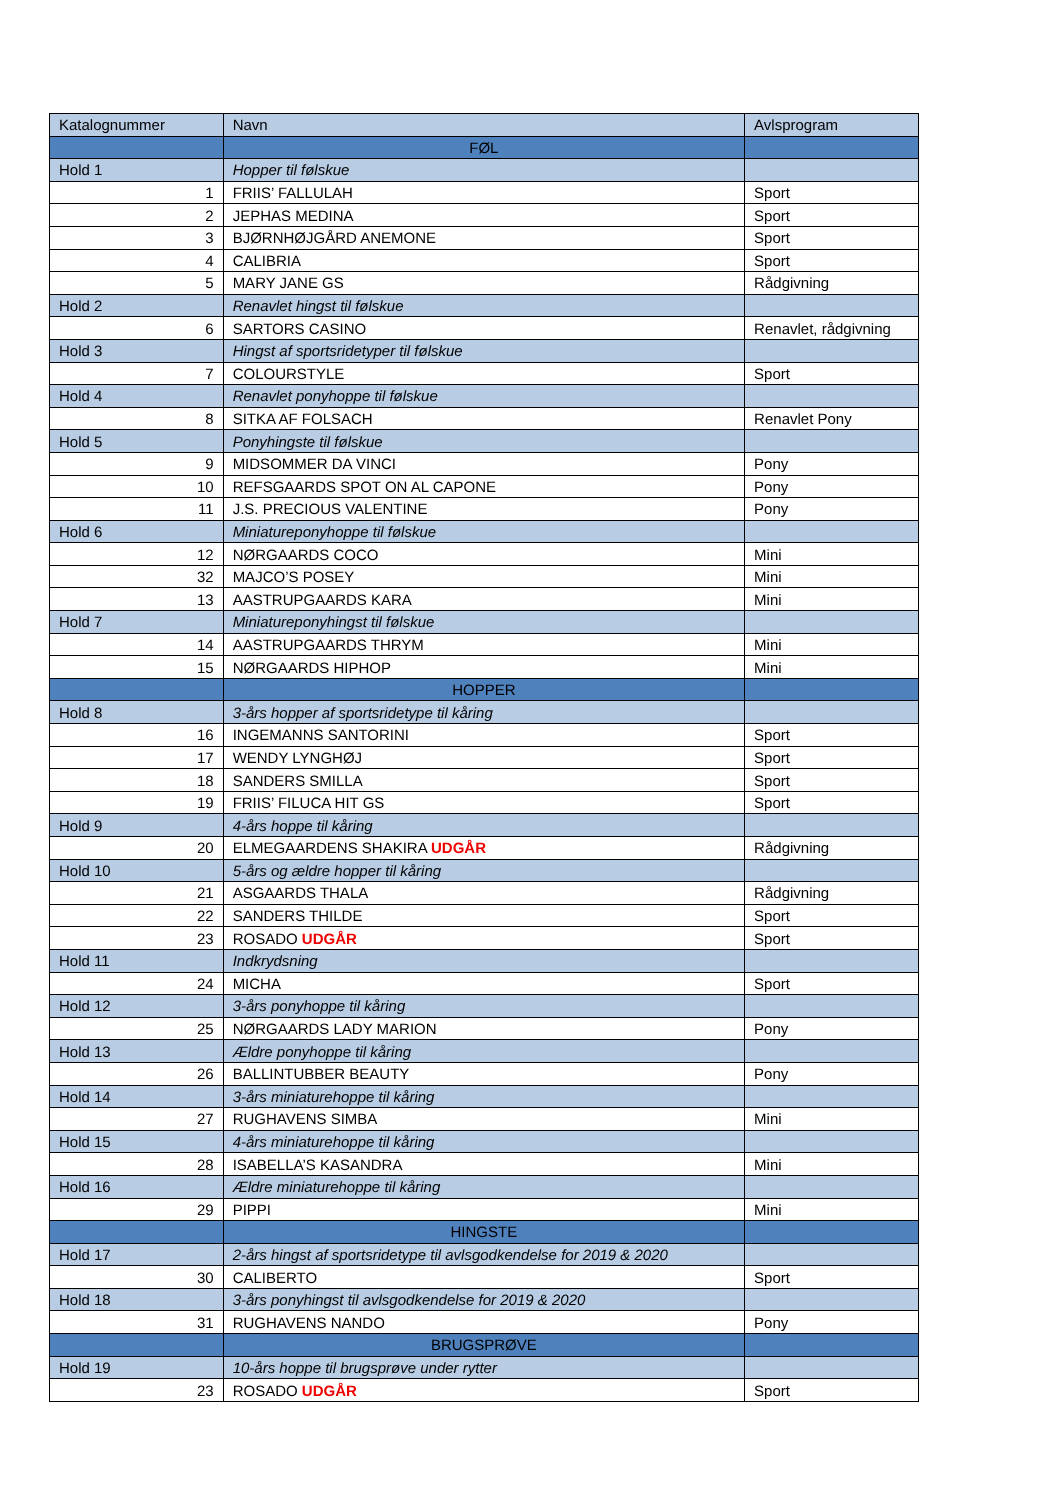| Katalognummer | Navn | Avlsprogram |
| --- | --- | --- |
| | FØL | |
| Hold 1 | Hopper til følskue | |
| 1 | FRIIS’ FALLULAH | Sport |
| 2 | JEPHAS MEDINA | Sport |
| 3 | BJØRNHØJGÅRD ANEMONE | Sport |
| 4 | CALIBRIA | Sport |
| 5 | MARY JANE GS | Rådgivning |
| Hold 2 | Renavlet hingst til følskue | |
| 6 | SARTORS CASINO | Renavlet, rådgivning |
| Hold 3 | Hingst af sportsridetyper til følskue | |
| 7 | COLOURSTYLE | Sport |
| Hold 4 | Renavlet ponyhoppe til følskue | |
| 8 | SITKA AF FOLSACH | Renavlet Pony |
| Hold 5 | Ponyhingste til følskue | |
| 9 | MIDSOMMER DA VINCI | Pony |
| 10 | REFSGAARDS SPOT ON AL CAPONE | Pony |
| 11 | J.S. PRECIOUS VALENTINE | Pony |
| Hold 6 | Miniatureponyhoppe til følskue | |
| 12 | NØRGAARDS COCO | Mini |
| 32 | MAJCO’S POSEY | Mini |
| 13 | AASTRUPGAARDS KARA | Mini |
| Hold 7 | Miniatureponyhingst til følskue | |
| 14 | AASTRUPGAARDS THRYM | Mini |
| 15 | NØRGAARDS HIPHOP | Mini |
| | HOPPER | |
| Hold 8 | 3-års hopper af sportsridetype til kåring | |
| 16 | INGEMANNS SANTORINI | Sport |
| 17 | WENDY LYNGHØJ | Sport |
| 18 | SANDERS SMILLA | Sport |
| 19 | FRIIS’ FILUCA HIT GS | Sport |
| Hold 9 | 4-års hoppe til kåring | |
| 20 | ELMEGAARDENS SHAKIRA UDGÅR | Rådgivning |
| Hold 10 | 5-års og ældre hopper til kåring | |
| 21 | ASGAARDS THALA | Rådgivning |
| 22 | SANDERS THILDE | Sport |
| 23 | ROSADO UDGÅR | Sport |
| Hold 11 | Indkrydsning | |
| 24 | MICHA | Sport |
| Hold 12 | 3-års ponyhoppe til kåring | |
| 25 | NØRGAARDS LADY MARION | Pony |
| Hold 13 | Ældre ponyhoppe til kåring | |
| 26 | BALLINTUBBER BEAUTY | Pony |
| Hold 14 | 3-års miniaturehoppe til kåring | |
| 27 | RUGHAVENS SIMBA | Mini |
| Hold 15 | 4-års miniaturehoppe til kåring | |
| 28 | ISABELLA’S KASANDRA | Mini |
| Hold 16 | Ældre miniaturehoppe til kåring | |
| 29 | PIPPI | Mini |
| | HINGSTE | |
| Hold 17 | 2-års hingst af sportsridetype til avlsgodkendelse for 2019 & 2020 | |
| 30 | CALIBERTO | Sport |
| Hold 18 | 3-års ponyhingst til avlsgodkendelse for 2019 & 2020 | |
| 31 | RUGHAVENS NANDO | Pony |
| | BRUGSPRØVE | |
| Hold 19 | 10-års hoppe til brugsprøve under rytter | |
| 23 | ROSADO UDGÅR | Sport |